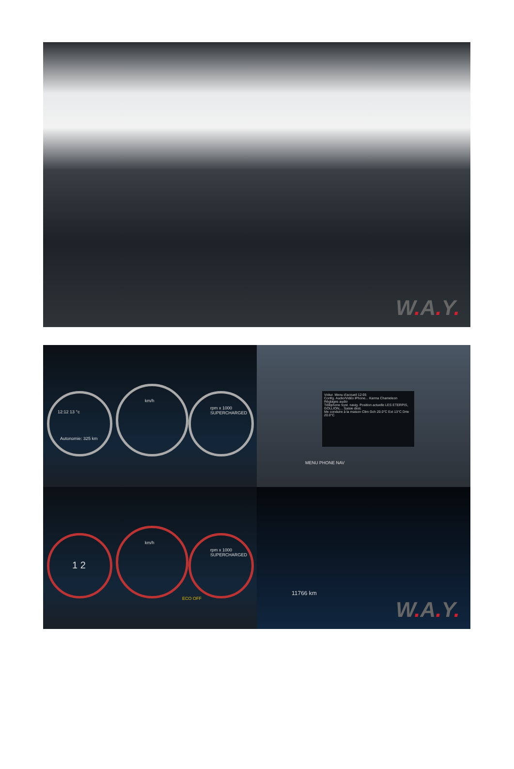W. A. Y.
12:12 13 °c
Autonomie: 325 km
km/h
rpm x 1000 SUPERCHARGED
Voitur. Menu d'accueil 12:05
Config. Audio/Vidéo iPhone... Karma Chameleon
Réglages audio
Téléphone Syst. navig. Position actuelle LES ETERPIS, GOLLION,... Saisie dest.
Me conduire à la maison Clim Gch 20.0°C Ext 13°C Drte 20.0°C
MENU PHONE NAV
1 2
km/h
rpm x 1000 SUPERCHARGED
ECO OFF
11766 km
W. A. Y.